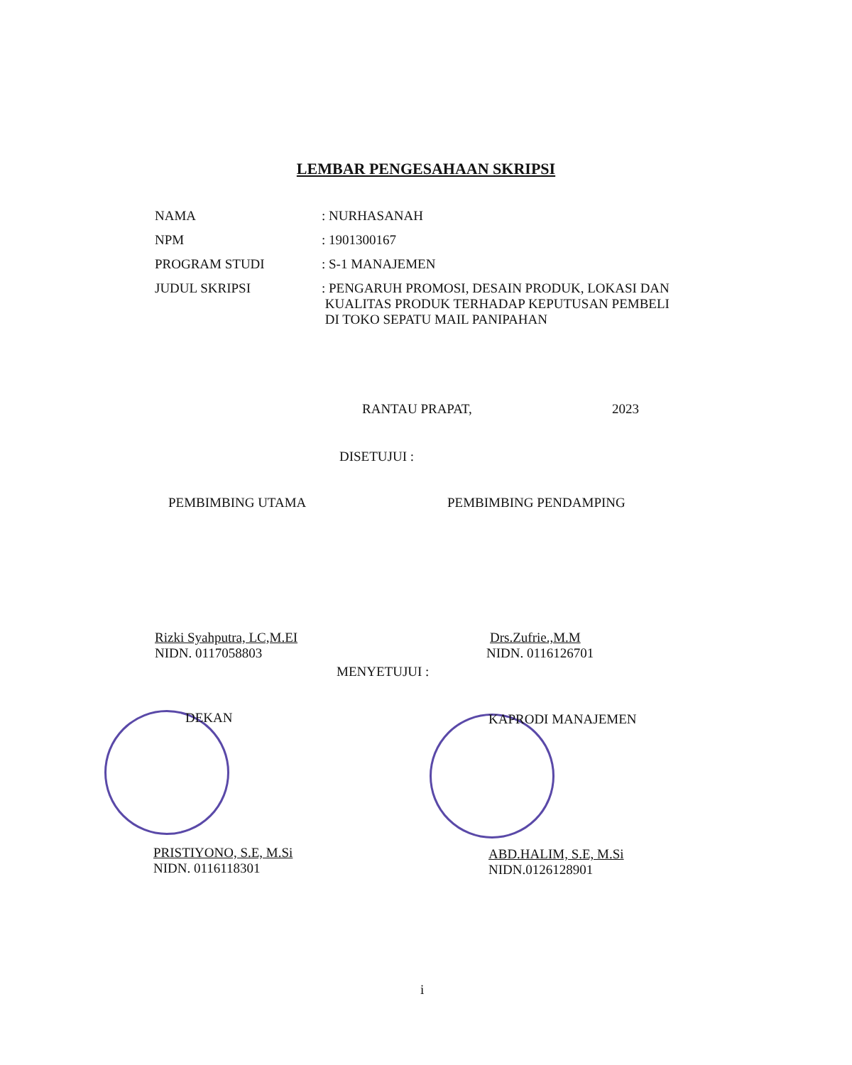LEMBAR PENGESAHAAN SKRIPSI
NAMA : NURHASANAH
NPM : 1901300167
PROGRAM STUDI : S-1 MANAJEMEN
JUDUL SKRIPSI : PENGARUH PROMOSI, DESAIN PRODUK, LOKASI DAN
KUALITAS PRODUK TERHADAP KEPUTUSAN PEMBELI
DI TOKO SEPATU MAIL PANIPAHAN
RANTAU PRAPAT, 2023
DISETUJUI :
PEMBIMBING UTAMA
Rizki Syahputra, LC,M.EI
NIDN. 0117058803
PEMBIMBING PENDAMPING
Drs.Zufrie.,M.M
NIDN. 0116126701
MENYETUJUI :
DEKAN
PRISTIYONO, S.E, M.Si
NIDN. 0116118301
KAPRODI MANAJEMEN
ABD.HALIM, S.E, M.Si
NIDN.0126128901
i